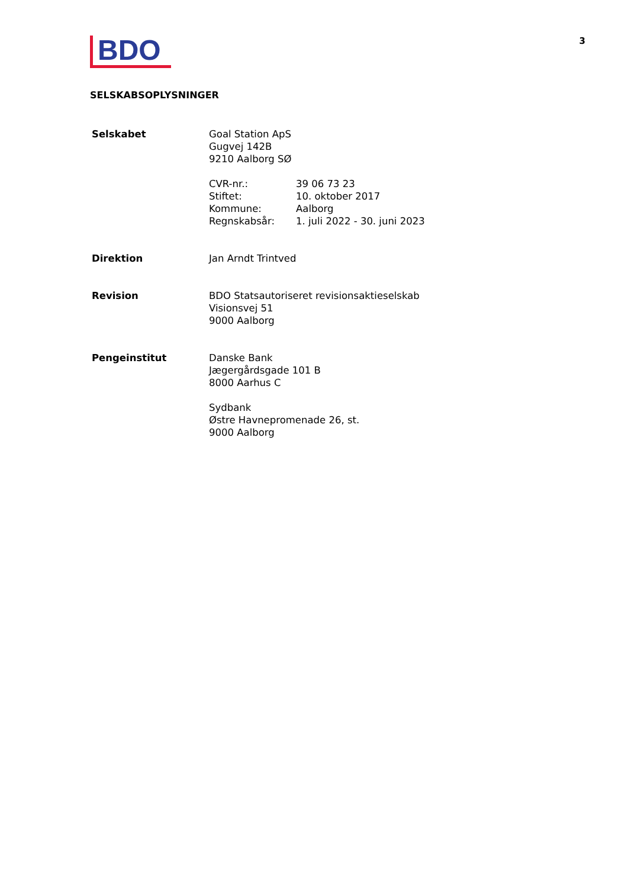BDO
3
SELSKABSOPLYSNINGER
Selskabet Goal Station ApS
Gugvej 142B
9210 Aalborg SØ
CVR-nr.:
Stiftet:
Kommune:
Regnskabsår:
39 06 73 23
10. oktober 2017
Aalborg
1. juli 2022 - 30. juni 2023
Direktion Jan Arndt Trintved
Revision BDO Statsautoriseret revisionsaktieselskab
Visionsvej 51
9000 Aalborg
Pengeinstitut Danske Bank
Jægergårdsgade 101 B
8000 Aarhus C
Sydbank
Østre Havnepromenade 26, st.
9000 Aalborg